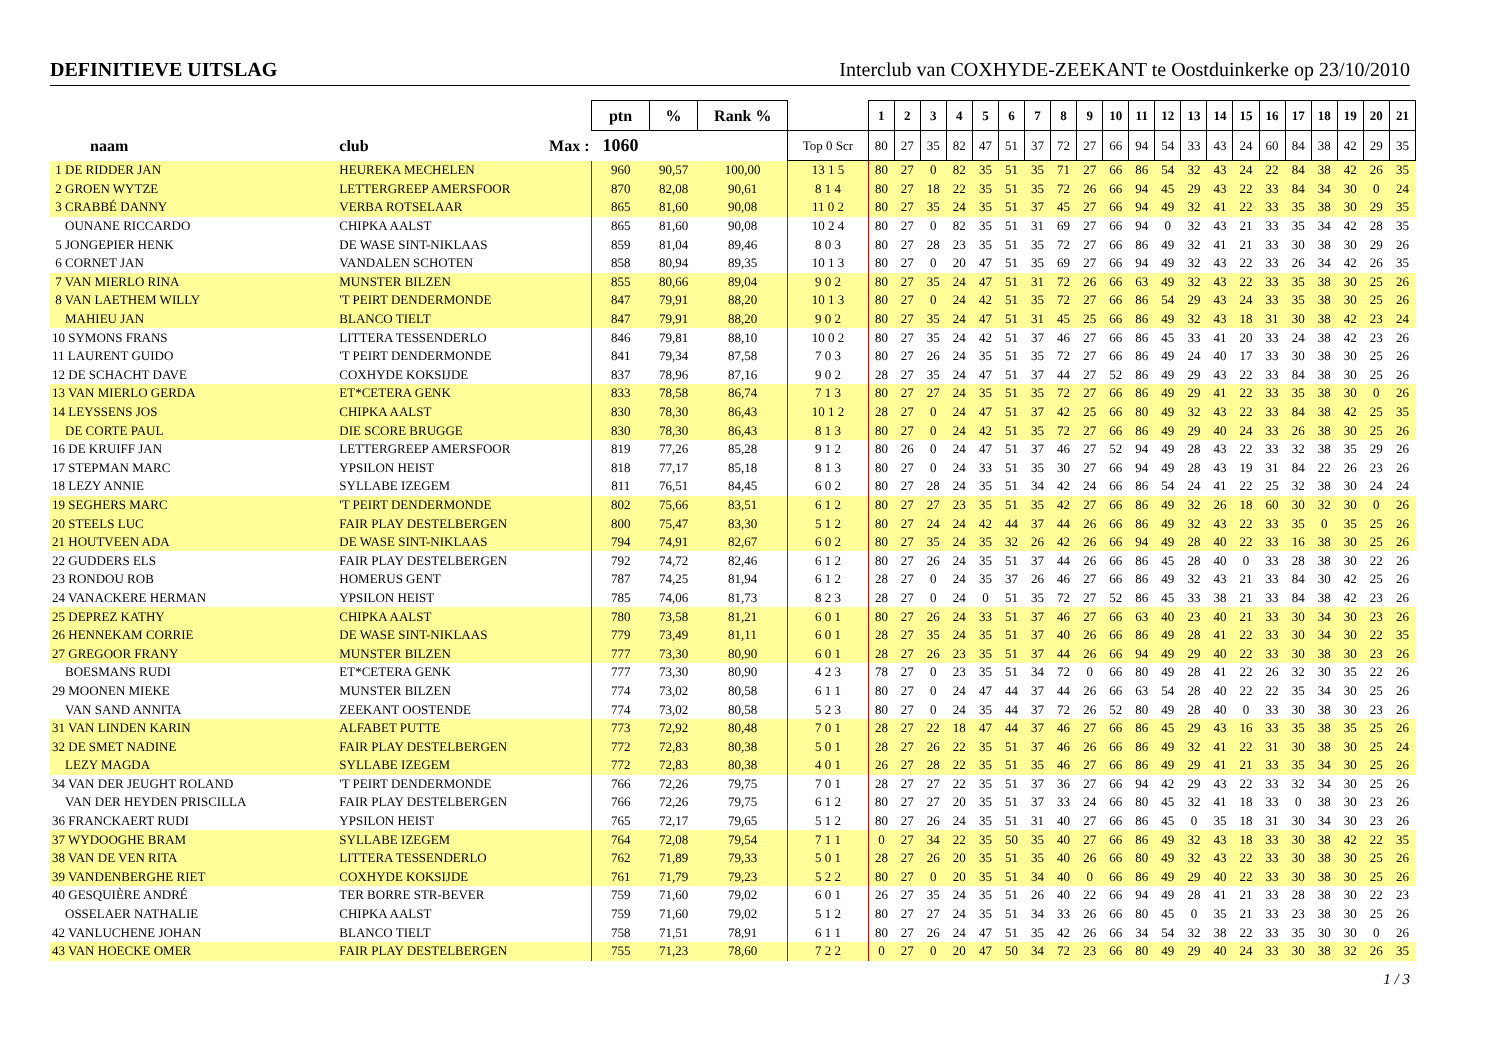DEFINITIEVE UITSLAG Interclub van COXHYDE-ZEEKANT te Oostduinkerke op 23/10/2010
| | | ptn | % | Rank % | | 1 | 2 | 3 | 4 | 5 | 6 | 7 | 8 | 9 | 10 | 11 | 12 | 13 | 14 | 15 | 16 | 17 | 18 | 19 | 20 | 21 |
| --- | --- | --- | --- | --- | --- | --- | --- | --- | --- | --- | --- | --- | --- | --- | --- | --- | --- | --- | --- | --- | --- | --- | --- | --- | --- | --- |
| naam | club Max : | 1060 | | | Top 0 Scr | 80 | 27 | 35 | 82 | 47 | 51 | 37 | 72 | 27 | 66 | 94 | 54 | 33 | 43 | 24 | 60 | 84 | 38 | 42 | 29 | 35 |
| 1 DE RIDDER JAN | HEUREKA MECHELEN | 960 | 90,57 | 100,00 | 13 1 5 | 80 | 27 | 0 | 82 | 35 | 51 | 35 | 71 | 27 | 66 | 86 | 54 | 32 | 43 | 24 | 22 | 84 | 38 | 42 | 26 | 35 |
| 2 GROEN WYTZE | LETTERGREEP AMERSFOOR | 870 | 82,08 | 90,61 | 8 1 4 | 80 | 27 | 18 | 22 | 35 | 51 | 35 | 72 | 26 | 66 | 94 | 45 | 29 | 43 | 22 | 33 | 84 | 34 | 30 | 0 | 24 |
| 3 CRABBÉ DANNY | VERBA ROTSELAAR | 865 | 81,60 | 90,08 | 11 0 2 | 80 | 27 | 35 | 24 | 35 | 51 | 37 | 45 | 27 | 66 | 94 | 49 | 32 | 41 | 22 | 33 | 35 | 38 | 30 | 29 | 35 |
| OUNANE RICCARDO | CHIPKA AALST | 865 | 81,60 | 90,08 | 10 2 4 | 80 | 27 | 0 | 82 | 35 | 51 | 31 | 69 | 27 | 66 | 94 | 0 | 32 | 43 | 21 | 33 | 35 | 34 | 42 | 28 | 35 |
| 5 JONGEPIER HENK | DE WASE SINT-NIKLAAS | 859 | 81,04 | 89,46 | 8 0 3 | 80 | 27 | 28 | 23 | 35 | 51 | 35 | 72 | 27 | 66 | 86 | 49 | 32 | 41 | 21 | 33 | 30 | 38 | 30 | 29 | 26 |
| 6 CORNET JAN | VANDALEN SCHOTEN | 858 | 80,94 | 89,35 | 10 1 3 | 80 | 27 | 0 | 20 | 47 | 51 | 35 | 69 | 27 | 66 | 94 | 49 | 32 | 43 | 22 | 33 | 26 | 34 | 42 | 26 | 35 |
| 7 VAN MIERLO RINA | MUNSTER BILZEN | 855 | 80,66 | 89,04 | 9 0 2 | 80 | 27 | 35 | 24 | 47 | 51 | 31 | 72 | 26 | 66 | 63 | 49 | 32 | 43 | 22 | 33 | 35 | 38 | 30 | 25 | 26 |
| 8 VAN LAETHEM WILLY | 'T PEIRT DENDERMONDE | 847 | 79,91 | 88,20 | 10 1 3 | 80 | 27 | 0 | 24 | 42 | 51 | 35 | 72 | 27 | 66 | 86 | 54 | 29 | 43 | 24 | 33 | 35 | 38 | 30 | 25 | 26 |
| MAHIEU JAN | BLANCO TIELT | 847 | 79,91 | 88,20 | 9 0 2 | 80 | 27 | 35 | 24 | 47 | 51 | 31 | 45 | 25 | 66 | 86 | 49 | 32 | 43 | 18 | 31 | 30 | 38 | 42 | 23 | 24 |
| 10 SYMONS FRANS | LITTERA TESSENDERLO | 846 | 79,81 | 88,10 | 10 0 2 | 80 | 27 | 35 | 24 | 42 | 51 | 37 | 46 | 27 | 66 | 86 | 45 | 33 | 41 | 20 | 33 | 24 | 38 | 42 | 23 | 26 |
| 11 LAURENT GUIDO | 'T PEIRT DENDERMONDE | 841 | 79,34 | 87,58 | 7 0 3 | 80 | 27 | 26 | 24 | 35 | 51 | 35 | 72 | 27 | 66 | 86 | 49 | 24 | 40 | 17 | 33 | 30 | 38 | 30 | 25 | 26 |
| 12 DE SCHACHT DAVE | COXHYDE KOKSIJDE | 837 | 78,96 | 87,16 | 9 0 2 | 28 | 27 | 35 | 24 | 47 | 51 | 37 | 44 | 27 | 52 | 86 | 49 | 29 | 43 | 22 | 33 | 84 | 38 | 30 | 25 | 26 |
| 13 VAN MIERLO GERDA | ET*CETERA GENK | 833 | 78,58 | 86,74 | 7 1 3 | 80 | 27 | 27 | 24 | 35 | 51 | 35 | 72 | 27 | 66 | 86 | 49 | 29 | 41 | 22 | 33 | 35 | 38 | 30 | 0 | 26 |
| 14 LEYSSENS JOS | CHIPKA AALST | 830 | 78,30 | 86,43 | 10 1 2 | 28 | 27 | 0 | 24 | 47 | 51 | 37 | 42 | 25 | 66 | 80 | 49 | 32 | 43 | 22 | 33 | 84 | 38 | 42 | 25 | 35 |
| DE CORTE PAUL | DIE SCORE BRUGGE | 830 | 78,30 | 86,43 | 8 1 3 | 80 | 27 | 0 | 24 | 42 | 51 | 35 | 72 | 27 | 66 | 86 | 49 | 29 | 40 | 24 | 33 | 26 | 38 | 30 | 25 | 26 |
| 16 DE KRUIFF JAN | LETTERGREEP AMERSFOOR | 819 | 77,26 | 85,28 | 9 1 2 | 80 | 26 | 0 | 24 | 47 | 51 | 37 | 46 | 27 | 52 | 94 | 49 | 28 | 43 | 22 | 33 | 32 | 38 | 35 | 29 | 26 |
| 17 STEPMAN MARC | YPSILON HEIST | 818 | 77,17 | 85,18 | 8 1 3 | 80 | 27 | 0 | 24 | 33 | 51 | 35 | 30 | 27 | 66 | 94 | 49 | 28 | 43 | 19 | 31 | 84 | 22 | 26 | 23 | 26 |
| 18 LEZY ANNIE | SYLLABE IZEGEM | 811 | 76,51 | 84,45 | 6 0 2 | 80 | 27 | 28 | 24 | 35 | 51 | 34 | 42 | 24 | 66 | 86 | 54 | 24 | 41 | 22 | 25 | 32 | 38 | 30 | 24 | 24 |
| 19 SEGHERS MARC | 'T PEIRT DENDERMONDE | 802 | 75,66 | 83,51 | 6 1 2 | 80 | 27 | 27 | 23 | 35 | 51 | 35 | 42 | 27 | 66 | 86 | 49 | 32 | 26 | 18 | 60 | 30 | 32 | 30 | 0 | 26 |
| 20 STEELS LUC | FAIR PLAY DESTELBERGEN | 800 | 75,47 | 83,30 | 5 1 2 | 80 | 27 | 24 | 24 | 42 | 44 | 37 | 44 | 26 | 66 | 86 | 49 | 32 | 43 | 22 | 33 | 35 | 0 | 35 | 25 | 26 |
| 21 HOUTVEEN ADA | DE WASE SINT-NIKLAAS | 794 | 74,91 | 82,67 | 6 0 2 | 80 | 27 | 35 | 24 | 35 | 32 | 26 | 42 | 26 | 66 | 94 | 49 | 28 | 40 | 22 | 33 | 16 | 38 | 30 | 25 | 26 |
| 22 GUDDERS ELS | FAIR PLAY DESTELBERGEN | 792 | 74,72 | 82,46 | 6 1 2 | 80 | 27 | 26 | 24 | 35 | 51 | 37 | 44 | 26 | 66 | 86 | 45 | 28 | 40 | 0 | 33 | 28 | 38 | 30 | 22 | 26 |
| 23 RONDOU ROB | HOMERUS GENT | 787 | 74,25 | 81,94 | 6 1 2 | 28 | 27 | 0 | 24 | 35 | 37 | 26 | 46 | 27 | 66 | 86 | 49 | 32 | 43 | 21 | 33 | 84 | 30 | 42 | 25 | 26 |
| 24 VANACKERE HERMAN | YPSILON HEIST | 785 | 74,06 | 81,73 | 8 2 3 | 28 | 27 | 0 | 24 | 0 | 51 | 35 | 72 | 27 | 52 | 86 | 45 | 33 | 38 | 21 | 33 | 84 | 38 | 42 | 23 | 26 |
| 25 DEPREZ KATHY | CHIPKA AALST | 780 | 73,58 | 81,21 | 6 0 1 | 80 | 27 | 26 | 24 | 33 | 51 | 37 | 46 | 27 | 66 | 63 | 40 | 23 | 40 | 21 | 33 | 30 | 34 | 30 | 23 | 26 |
| 26 HENNEKAM CORRIE | DE WASE SINT-NIKLAAS | 779 | 73,49 | 81,11 | 6 0 1 | 28 | 27 | 35 | 24 | 35 | 51 | 37 | 40 | 26 | 66 | 86 | 49 | 28 | 41 | 22 | 33 | 30 | 34 | 30 | 22 | 35 |
| 27 GREGOOR FRANY | MUNSTER BILZEN | 777 | 73,30 | 80,90 | 6 0 1 | 28 | 27 | 26 | 23 | 35 | 51 | 37 | 44 | 26 | 66 | 94 | 49 | 29 | 40 | 22 | 33 | 30 | 38 | 30 | 23 | 26 |
| BOESMANS RUDI | ET*CETERA GENK | 777 | 73,30 | 80,90 | 4 2 3 | 78 | 27 | 0 | 23 | 35 | 51 | 34 | 72 | 0 | 66 | 80 | 49 | 28 | 41 | 22 | 26 | 32 | 30 | 35 | 22 | 26 |
| 29 MOONEN MIEKE | MUNSTER BILZEN | 774 | 73,02 | 80,58 | 6 1 1 | 80 | 27 | 0 | 24 | 47 | 44 | 37 | 44 | 26 | 66 | 63 | 54 | 28 | 40 | 22 | 22 | 35 | 34 | 30 | 25 | 26 |
| VAN SAND ANNITA | ZEEKANT OOSTENDE | 774 | 73,02 | 80,58 | 5 2 3 | 80 | 27 | 0 | 24 | 35 | 44 | 37 | 72 | 26 | 52 | 80 | 49 | 28 | 40 | 0 | 33 | 30 | 38 | 30 | 23 | 26 |
| 31 VAN LINDEN KARIN | ALFABET PUTTE | 773 | 72,92 | 80,48 | 7 0 1 | 28 | 27 | 22 | 18 | 47 | 44 | 37 | 46 | 27 | 66 | 86 | 45 | 29 | 43 | 16 | 33 | 35 | 38 | 35 | 25 | 26 |
| 32 DE SMET NADINE | FAIR PLAY DESTELBERGEN | 772 | 72,83 | 80,38 | 5 0 1 | 28 | 27 | 26 | 22 | 35 | 51 | 37 | 46 | 26 | 66 | 86 | 49 | 32 | 41 | 22 | 31 | 30 | 38 | 30 | 25 | 24 |
| LEZY MAGDA | SYLLABE IZEGEM | 772 | 72,83 | 80,38 | 4 0 1 | 26 | 27 | 28 | 22 | 35 | 51 | 35 | 46 | 27 | 66 | 86 | 49 | 29 | 41 | 21 | 33 | 35 | 34 | 30 | 25 | 26 |
| 34 VAN DER JEUGHT ROLAND | 'T PEIRT DENDERMONDE | 766 | 72,26 | 79,75 | 7 0 1 | 28 | 27 | 27 | 22 | 35 | 51 | 37 | 36 | 27 | 66 | 94 | 42 | 29 | 43 | 22 | 33 | 32 | 34 | 30 | 25 | 26 |
| VAN DER HEYDEN PRISCILLA | FAIR PLAY DESTELBERGEN | 766 | 72,26 | 79,75 | 6 1 2 | 80 | 27 | 27 | 20 | 35 | 51 | 37 | 33 | 24 | 66 | 80 | 45 | 32 | 41 | 18 | 33 | 0 | 38 | 30 | 23 | 26 |
| 36 FRANCKAERT RUDI | YPSILON HEIST | 765 | 72,17 | 79,65 | 5 1 2 | 80 | 27 | 26 | 24 | 35 | 51 | 31 | 40 | 27 | 66 | 86 | 45 | 0 | 35 | 18 | 31 | 30 | 34 | 30 | 23 | 26 |
| 37 WYDOOGHE BRAM | SYLLABE IZEGEM | 764 | 72,08 | 79,54 | 7 1 1 | 0 | 27 | 34 | 22 | 35 | 50 | 35 | 40 | 27 | 66 | 86 | 49 | 32 | 43 | 18 | 33 | 30 | 38 | 42 | 22 | 35 |
| 38 VAN DE VEN RITA | LITTERA TESSENDERLO | 762 | 71,89 | 79,33 | 5 0 1 | 28 | 27 | 26 | 20 | 35 | 51 | 35 | 40 | 26 | 66 | 80 | 49 | 32 | 43 | 22 | 33 | 30 | 38 | 30 | 25 | 26 |
| 39 VANDENBERGHE RIET | COXHYDE KOKSIJDE | 761 | 71,79 | 79,23 | 5 2 2 | 80 | 27 | 0 | 20 | 35 | 51 | 34 | 40 | 0 | 66 | 86 | 49 | 29 | 40 | 22 | 33 | 30 | 38 | 30 | 25 | 26 |
| 40 GESQUIÈRE ANDRÉ | TER BORRE STR-BEVER | 759 | 71,60 | 79,02 | 6 0 1 | 26 | 27 | 35 | 24 | 35 | 51 | 26 | 40 | 22 | 66 | 94 | 49 | 28 | 41 | 21 | 33 | 28 | 38 | 30 | 22 | 23 |
| OSSELAER NATHALIE | CHIPKA AALST | 759 | 71,60 | 79,02 | 5 1 2 | 80 | 27 | 27 | 24 | 35 | 51 | 34 | 33 | 26 | 66 | 80 | 45 | 0 | 35 | 21 | 33 | 23 | 38 | 30 | 25 | 26 |
| 42 VANLUCHENE JOHAN | BLANCO TIELT | 758 | 71,51 | 78,91 | 6 1 1 | 80 | 27 | 26 | 24 | 47 | 51 | 35 | 42 | 26 | 66 | 34 | 54 | 32 | 38 | 22 | 33 | 35 | 30 | 30 | 0 | 26 |
| 43 VAN HOECKE OMER | FAIR PLAY DESTELBERGEN | 755 | 71,23 | 78,60 | 7 2 2 | 0 | 27 | 0 | 20 | 47 | 50 | 34 | 72 | 23 | 66 | 80 | 49 | 29 | 40 | 24 | 33 | 30 | 38 | 32 | 26 | 35 |
1 / 3